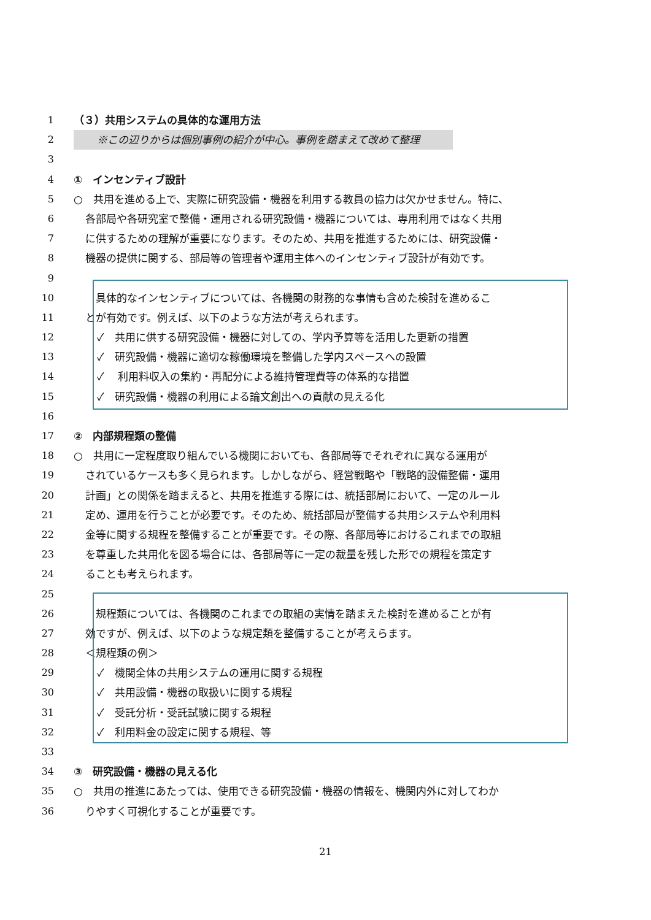1 （３）共用システムの具体的な運用方法
2 ※この辺りからは個別事例の紹介が中心。事例を踏まえて改めて整理
3
4 ①　インセンティブ設計
5 ○　共用を進める上で、実際に研究設備・機器を利用する教員の協力は欠かせません。特に、
6 各部局や各研究室で整備・運用される研究設備・機器については、専用利用ではなく共用
7 に供するための理解が重要になります。そのため、共用を推進するためには、研究設備・
8 機器の提供に関する、部局等の管理者や運用主体へのインセンティブ設計が有効です。
9
10 　具体的なインセンティブについては、各機関の財務的な事情も含めた検討を進めるこ
11 とが有効です。例えば、以下のような方法が考えられます。
12 ✓　共用に供する研究設備・機器に対しての、学内予算等を活用した更新の措置
13 ✓　研究設備・機器に適切な稼働環境を整備した学内スペースへの設置
14 ✓　 利用料収入の集約・再配分による維持管理費等の体系的な措置
15 ✓　研究設備・機器の利用による論文創出への貢献の見える化
16
17 ②　内部規程類の整備
18 ○　共用に一定程度取り組んでいる機関においても、各部局等でそれぞれに異なる運用が
19 されているケースも多く見られます。しかしながら、経営戦略や「戦略的設備整備・運用
20 計画」との関係を踏まえると、共用を推進する際には、統括部局において、一定のルール
21 定め、運用を行うことが必要です。そのため、統括部局が整備する共用システムや利用料
22 金等に関する規程を整備することが重要です。その際、各部局等におけるこれまでの取組
23 を尊重した共用化を図る場合には、各部局等に一定の裁量を残した形での規程を策定す
24 ることも考えられます。
25
26 　規程類については、各機関のこれまでの取組の実情を踏まえた検討を進めることが有
27 効ですが、例えば、以下のような規定類を整備することが考えらます。
28 ＜規程類の例＞
29 ✓　機関全体の共用システムの運用に関する規程
30 ✓　共用設備・機器の取扱いに関する規程
31 ✓　受託分析・受託試験に関する規程
32 ✓　利用料金の設定に関する規程、等
33
34 ③　研究設備・機器の見える化
35 ○　共用の推進にあたっては、使用できる研究設備・機器の情報を、機関内外に対してわか
36 りやすく可視化することが重要です。
21